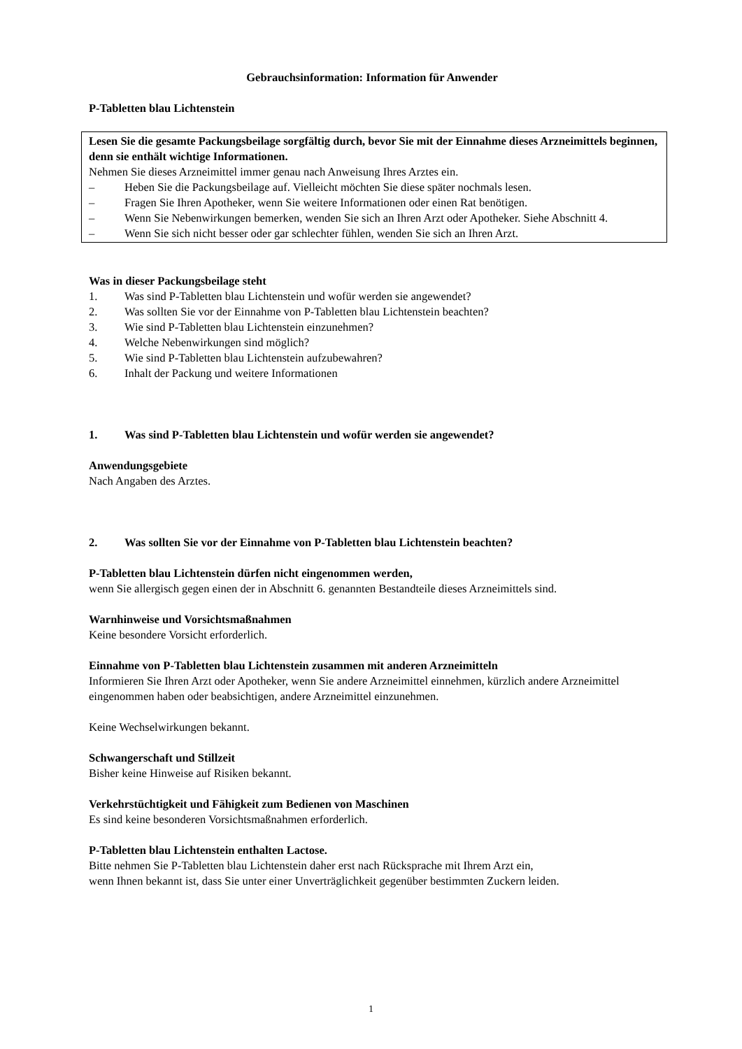Gebrauchsinformation: Information für Anwender
P-Tabletten blau Lichtenstein
Lesen Sie die gesamte Packungsbeilage sorgfältig durch, bevor Sie mit der Einnahme dieses Arzneimittels beginnen, denn sie enthält wichtige Informationen.
Nehmen Sie dieses Arzneimittel immer genau nach Anweisung Ihres Arztes ein.
– Heben Sie die Packungsbeilage auf. Vielleicht möchten Sie diese später nochmals lesen.
– Fragen Sie Ihren Apotheker, wenn Sie weitere Informationen oder einen Rat benötigen.
– Wenn Sie Nebenwirkungen bemerken, wenden Sie sich an Ihren Arzt oder Apotheker. Siehe Abschnitt 4.
– Wenn Sie sich nicht besser oder gar schlechter fühlen, wenden Sie sich an Ihren Arzt.
Was in dieser Packungsbeilage steht
1. Was sind P-Tabletten blau Lichtenstein und wofür werden sie angewendet?
2. Was sollten Sie vor der Einnahme von P-Tabletten blau Lichtenstein beachten?
3. Wie sind P-Tabletten blau Lichtenstein einzunehmen?
4. Welche Nebenwirkungen sind möglich?
5. Wie sind P-Tabletten blau Lichtenstein aufzubewahren?
6. Inhalt der Packung und weitere Informationen
1. Was sind P-Tabletten blau Lichtenstein und wofür werden sie angewendet?
Anwendungsgebiete
Nach Angaben des Arztes.
2. Was sollten Sie vor der Einnahme von P-Tabletten blau Lichtenstein beachten?
P-Tabletten blau Lichtenstein dürfen nicht eingenommen werden,
wenn Sie allergisch gegen einen der in Abschnitt 6. genannten Bestandteile dieses Arzneimittels sind.
Warnhinweise und Vorsichtsmaßnahmen
Keine besondere Vorsicht erforderlich.
Einnahme von P-Tabletten blau Lichtenstein zusammen mit anderen Arzneimitteln
Informieren Sie Ihren Arzt oder Apotheker, wenn Sie andere Arzneimittel einnehmen, kürzlich andere Arzneimittel eingenommen haben oder beabsichtigen, andere Arzneimittel einzunehmen.
Keine Wechselwirkungen bekannt.
Schwangerschaft und Stillzeit
Bisher keine Hinweise auf Risiken bekannt.
Verkehrstüchtigkeit und Fähigkeit zum Bedienen von Maschinen
Es sind keine besonderen Vorsichtsmaßnahmen erforderlich.
P-Tabletten blau Lichtenstein enthalten Lactose.
Bitte nehmen Sie P-Tabletten blau Lichtenstein daher erst nach Rücksprache mit Ihrem Arzt ein,
wenn Ihnen bekannt ist, dass Sie unter einer Unverträglichkeit gegenüber bestimmten Zuckern leiden.
1